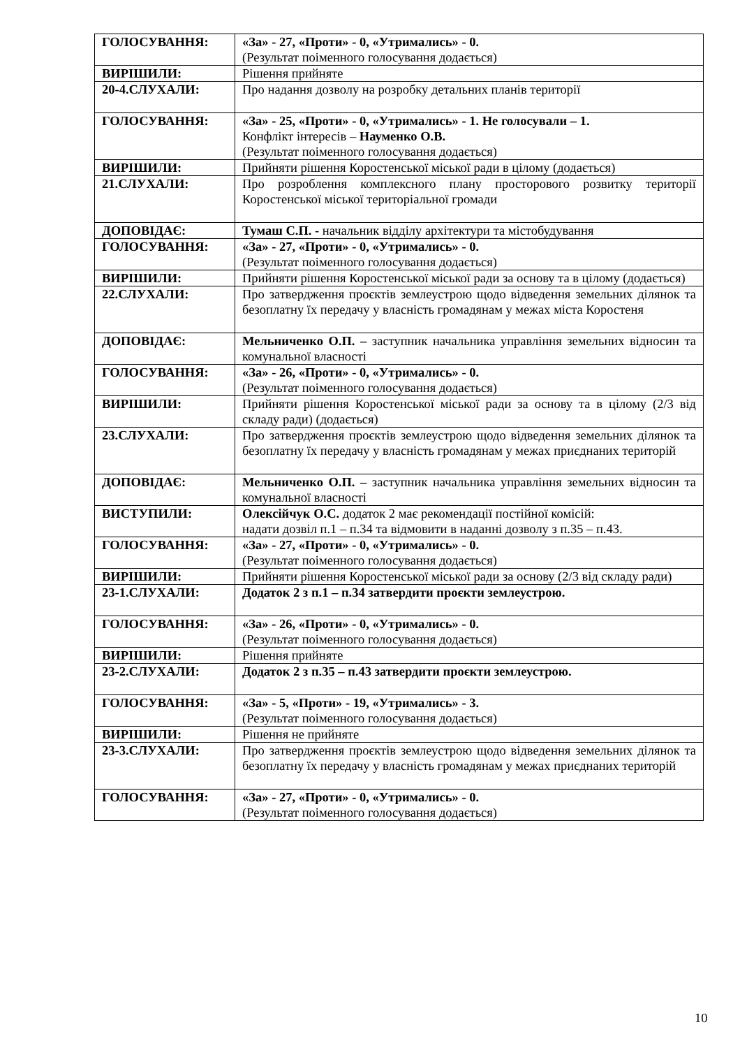| ГОЛОСУВАННЯ: | «За» - 27, «Проти» - 0, «Утримались» - 0. (Результат поіменного голосування додається) |
| ВИРІШИЛИ: | Рішення прийняте |
| 20-4.СЛУХАЛИ: | Про надання дозволу на розробку детальних планів території |
| ГОЛОСУВАННЯ: | «За» - 25, «Проти» - 0, «Утримались» - 1. Не голосували – 1. Конфлікт інтересів – Науменко О.В. (Результат поіменного голосування додається) |
| ВИРІШИЛИ: | Прийняти рішення Коростенської міської ради в цілому (додається) |
| 21.СЛУХАЛИ: | Про розроблення комплексного плану просторового розвитку території Коростенської міської територіальної громади |
| ДОПОВІДАЄ: | Тумаш С.П. - начальник відділу архітектури та містобудування |
| ГОЛОСУВАННЯ: | «За» - 27, «Проти» - 0, «Утримались» - 0. (Результат поіменного голосування додається) |
| ВИРІШИЛИ: | Прийняти рішення Коростенської міської ради за основу та в цілому (додається) |
| 22.СЛУХАЛИ: | Про затвердження проєктів землеустрою щодо відведення земельних ділянок та безоплатну їх передачу у власність громадянам у межах міста Коростеня |
| ДОПОВІДАЄ: | Мельниченко О.П. – заступник начальника управління земельних відносин та комунальної власності |
| ГОЛОСУВАННЯ: | «За» - 26, «Проти» - 0, «Утримались» - 0. (Результат поіменного голосування додається) |
| ВИРІШИЛИ: | Прийняти рішення Коростенської міської ради за основу та в цілому (2/3 від складу ради) (додається) |
| 23.СЛУХАЛИ: | Про затвердження проєктів землеустрою щодо відведення земельних ділянок та безоплатну їх передачу у власність громадянам у межах приєднаних територій |
| ДОПОВІДАЄ: | Мельниченко О.П. – заступник начальника управління земельних відносин та комунальної власності |
| ВИСТУПИЛИ: | Олексійчук О.С. додаток 2 має рекомендації постійної комісій: надати дозвіл п.1 – п.34 та відмовити в наданні дозволу з п.35 – п.43. |
| ГОЛОСУВАННЯ: | «За» - 27, «Проти» - 0, «Утримались» - 0. (Результат поіменного голосування додається) |
| ВИРІШИЛИ: | Прийняти рішення Коростенської міської ради за основу (2/3 від складу ради) |
| 23-1.СЛУХАЛИ: | Додаток 2 з п.1 – п.34 затвердити проєкти землеустрою. |
| ГОЛОСУВАННЯ: | «За» - 26, «Проти» - 0, «Утримались» - 0. (Результат поіменного голосування додається) |
| ВИРІШИЛИ: | Рішення прийняте |
| 23-2.СЛУХАЛИ: | Додаток 2 з п.35 – п.43 затвердити проєкти землеустрою. |
| ГОЛОСУВАННЯ: | «За» - 5, «Проти» - 19, «Утримались» - 3. (Результат поіменного голосування додається) |
| ВИРІШИЛИ: | Рішення не прийняте |
| 23-3.СЛУХАЛИ: | Про затвердження проєктів землеустрою щодо відведення земельних ділянок та безоплатну їх передачу у власність громадянам у межах приєднаних територій |
| ГОЛОСУВАННЯ: | «За» - 27, «Проти» - 0, «Утримались» - 0. (Результат поіменного голосування додається) |
10